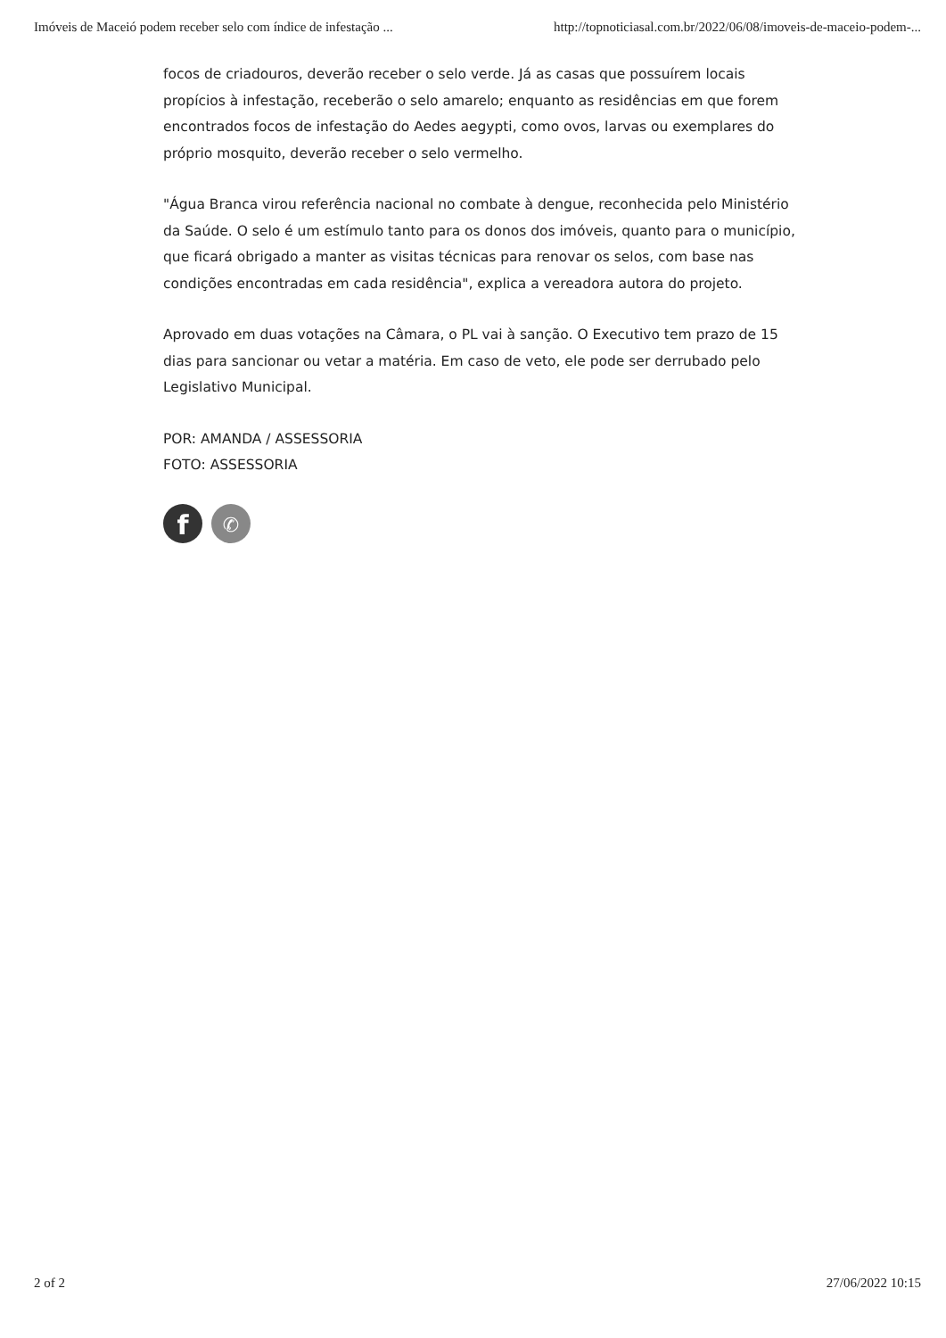Imóveis de Maceió podem receber selo com índice de infestação ... http://topnoticiasal.com.br/2022/06/08/imoveis-de-maceio-podem-...
focos de criadouros, deverão receber o selo verde. Já as casas que possuírem locais propícios à infestação, receberão o selo amarelo; enquanto as residências em que forem encontrados focos de infestação do Aedes aegypti, como ovos, larvas ou exemplares do próprio mosquito, deverão receber o selo vermelho.
"Água Branca virou referência nacional no combate à dengue, reconhecida pelo Ministério da Saúde. O selo é um estímulo tanto para os donos dos imóveis, quanto para o município, que ficará obrigado a manter as visitas técnicas para renovar os selos, com base nas condições encontradas em cada residência", explica a vereadora autora do projeto.
Aprovado em duas votações na Câmara, o PL vai à sanção. O Executivo tem prazo de 15 dias para sancionar ou vetar a matéria. Em caso de veto, ele pode ser derrubado pelo Legislativo Municipal.
POR: AMANDA / ASSESSORIA
FOTO: ASSESSORIA
f
✆
2 of 2 27/06/2022 10:15